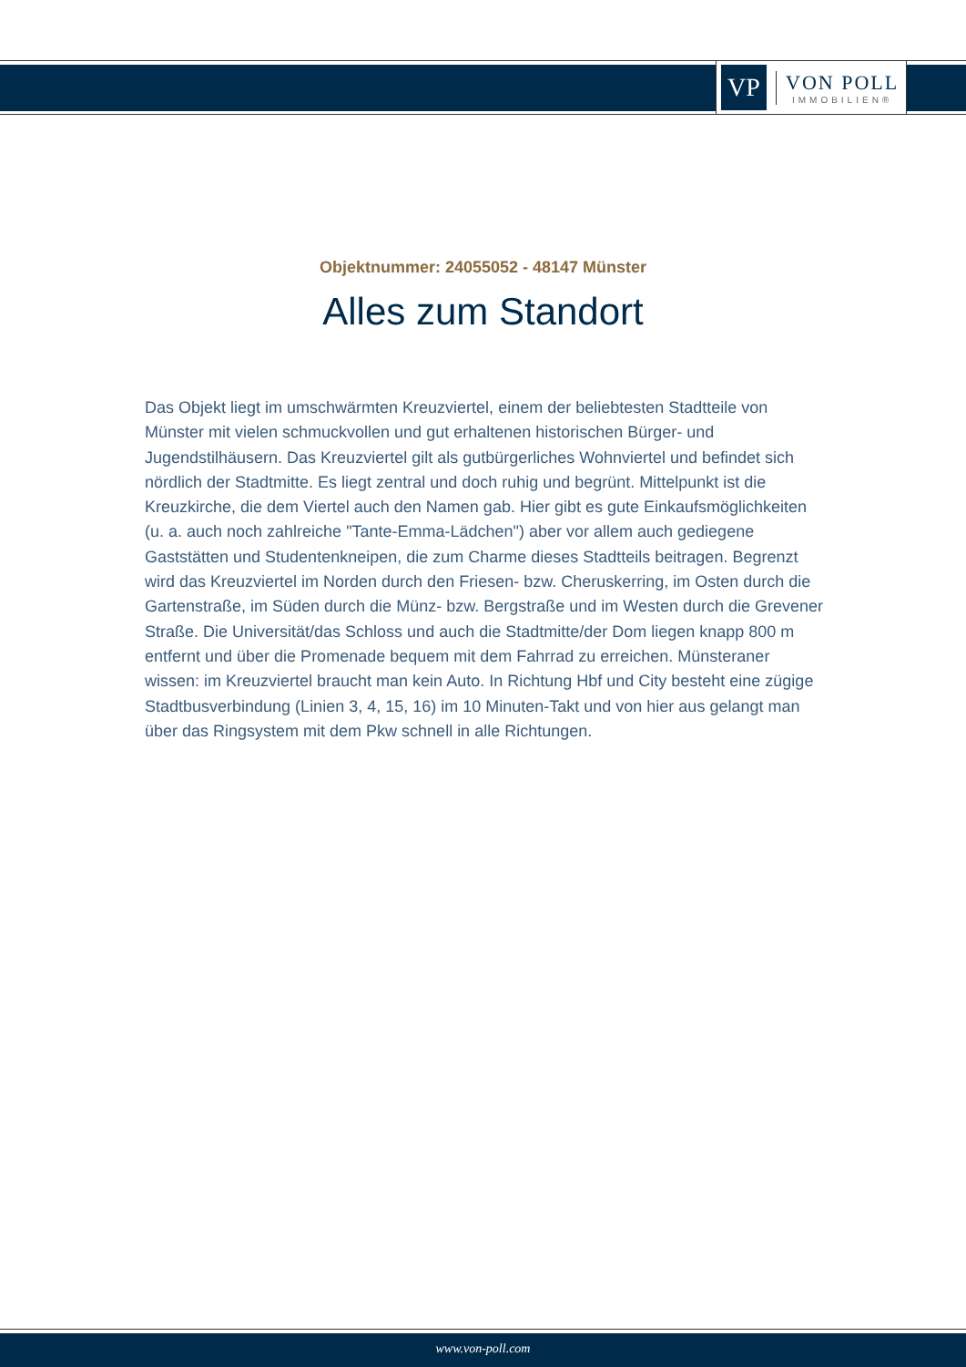VP
VON POLL
IMMOBILIEN®
Objektnummer: 24055052 - 48147 Münster
Alles zum Standort
Das Objekt liegt im umschwärmten Kreuzviertel, einem der beliebtesten Stadtteile von Münster mit vielen schmuckvollen und gut erhaltenen historischen Bürger- und Jugendstilhäusern. Das Kreuzviertel gilt als gutbürgerliches Wohnviertel und befindet sich nördlich der Stadtmitte. Es liegt zentral und doch ruhig und begrünt. Mittelpunkt ist die Kreuzkirche, die dem Viertel auch den Namen gab. Hier gibt es gute Einkaufsmöglichkeiten (u. a. auch noch zahlreiche "Tante-Emma-Lädchen") aber vor allem auch gediegene Gaststätten und Studentenkneipen, die zum Charme dieses Stadtteils beitragen. Begrenzt wird das Kreuzviertel im Norden durch den Friesen- bzw. Cheruskerring, im Osten durch die Gartenstraße, im Süden durch die Münz- bzw. Bergstraße und im Westen durch die Grevener Straße. Die Universität/das Schloss und auch die Stadtmitte/der Dom liegen knapp 800 m entfernt und über die Promenade bequem mit dem Fahrrad zu erreichen. Münsteraner wissen: im Kreuzviertel braucht man kein Auto. In Richtung Hbf und City besteht eine zügige Stadtbusverbindung (Linien 3, 4, 15, 16) im 10 Minuten-Takt und von hier aus gelangt man über das Ringsystem mit dem Pkw schnell in alle Richtungen.
www.von-poll.com